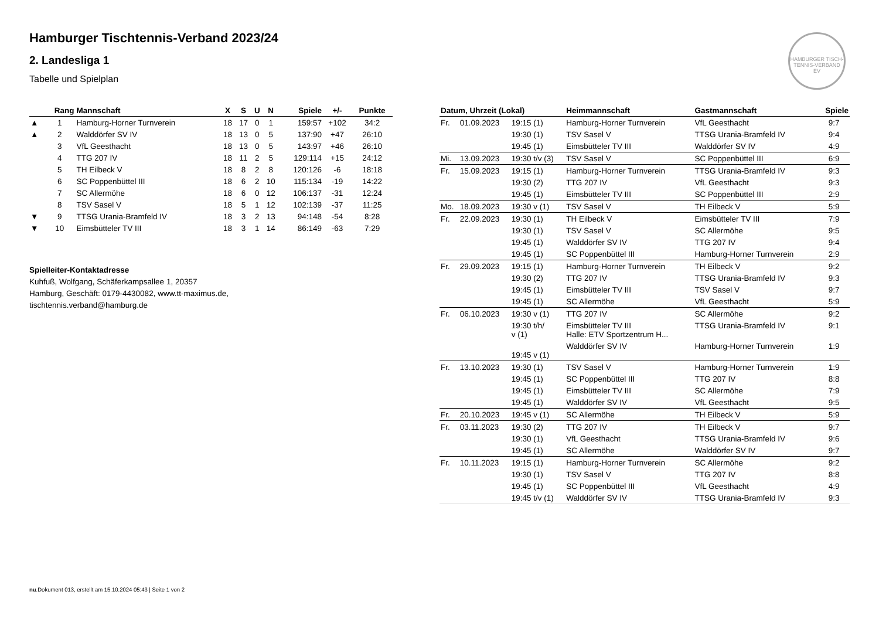HAMBURGER TISCH-TENNIS-VERBAND EV
Hamburger Tischtennis-Verband 2023/24
2. Landesliga 1
Tabelle und Spielplan
| | Rang | Mannschaft | X | S | U | N | Spiele | +/- | Punkte |
| --- | --- | --- | --- | --- | --- | --- | --- | --- | --- |
| ▲ | 1 | Hamburg-Horner Turnverein | 18 | 17 | 0 | 1 | 159:57 | +102 | 34:2 |
| ▲ | 2 | Walddörfer SV IV | 18 | 13 | 0 | 5 | 137:90 | +47 | 26:10 |
| | 3 | VfL Geesthacht | 18 | 13 | 0 | 5 | 143:97 | +46 | 26:10 |
| | 4 | TTG 207 IV | 18 | 11 | 2 | 5 | 129:114 | +15 | 24:12 |
| | 5 | TH Eilbeck V | 18 | 8 | 2 | 8 | 120:126 | -6 | 18:18 |
| | 6 | SC Poppenbüttel III | 18 | 6 | 2 | 10 | 115:134 | -19 | 14:22 |
| | 7 | SC Allermöhe | 18 | 6 | 0 | 12 | 106:137 | -31 | 12:24 |
| | 8 | TSV Sasel V | 18 | 5 | 1 | 12 | 102:139 | -37 | 11:25 |
| ▼ | 9 | TTSG Urania-Bramfeld IV | 18 | 3 | 2 | 13 | 94:148 | -54 | 8:28 |
| ▼ | 10 | Eimsbütteler TV III | 18 | 3 | 1 | 14 | 86:149 | -63 | 7:29 |
Spielleiter-Kontaktadresse
Kuhfuß, Wolfgang, Schäferkampsallee 1, 20357
Hamburg, Geschäft: 0179-4430082, www.tt-maximus.de,
tischtennis.verband@hamburg.de
| Datum, Uhrzeit (Lokal) | | | Heimmannschaft | Gastmannschaft | Spiele |
| --- | --- | --- | --- | --- | --- |
| Fr. | 01.09.2023 | 19:15 (1) | Hamburg-Horner Turnverein | VfL Geesthacht | 9:7 |
| | | 19:30 (1) | TSV Sasel V | TTSG Urania-Bramfeld IV | 9:4 |
| | | 19:45 (1) | Eimsbütteler TV III | Walddörfer SV IV | 4:9 |
| Mi. | 13.09.2023 | 19:30 t/v (3) | TSV Sasel V | SC Poppenbüttel III | 6:9 |
| Fr. | 15.09.2023 | 19:15 (1) | Hamburg-Horner Turnverein | TTSG Urania-Bramfeld IV | 9:3 |
| | | 19:30 (2) | TTG 207 IV | VfL Geesthacht | 9:3 |
| | | 19:45 (1) | Eimsbütteler TV III | SC Poppenbüttel III | 2:9 |
| Mo. | 18.09.2023 | 19:30 v (1) | TSV Sasel V | TH Eilbeck V | 5:9 |
| Fr. | 22.09.2023 | 19:30 (1) | TH Eilbeck V | Eimsbütteler TV III | 7:9 |
| | | 19:30 (1) | TSV Sasel V | SC Allermöhe | 9:5 |
| | | 19:45 (1) | Walddörfer SV IV | TTG 207 IV | 9:4 |
| | | 19:45 (1) | SC Poppenbüttel III | Hamburg-Horner Turnverein | 2:9 |
| Fr. | 29.09.2023 | 19:15 (1) | Hamburg-Horner Turnverein | TH Eilbeck V | 9:2 |
| | | 19:30 (2) | TTG 207 IV | TTSG Urania-Bramfeld IV | 9:3 |
| | | 19:45 (1) | Eimsbütteler TV III | TSV Sasel V | 9:7 |
| | | 19:45 (1) | SC Allermöhe | VfL Geesthacht | 5:9 |
| Fr. | 06.10.2023 | 19:30 v (1) | TTG 207 IV | SC Allermöhe | 9:2 |
| | | 19:30 t/h/ v (1) | Eimsbütteler TV III Halle: ETV Sportzentrum H... | TTSG Urania-Bramfeld IV | 9:1 |
| | | 19:45 v (1) | Walddörfer SV IV | Hamburg-Horner Turnverein | 1:9 |
| Fr. | 13.10.2023 | 19:30 (1) | TSV Sasel V | Hamburg-Horner Turnverein | 1:9 |
| | | 19:45 (1) | SC Poppenbüttel III | TTG 207 IV | 8:8 |
| | | 19:45 (1) | Eimsbütteler TV III | SC Allermöhe | 7:9 |
| | | 19:45 (1) | Walddörfer SV IV | VfL Geesthacht | 9:5 |
| Fr. | 20.10.2023 | 19:45 v (1) | SC Allermöhe | TH Eilbeck V | 5:9 |
| Fr. | 03.11.2023 | 19:30 (2) | TTG 207 IV | TH Eilbeck V | 9:7 |
| | | 19:30 (1) | VfL Geesthacht | TTSG Urania-Bramfeld IV | 9:6 |
| | | 19:45 (1) | SC Allermöhe | Walddörfer SV IV | 9:7 |
| Fr. | 10.11.2023 | 19:15 (1) | Hamburg-Horner Turnverein | SC Allermöhe | 9:2 |
| | | 19:30 (1) | TSV Sasel V | TTG 207 IV | 8:8 |
| | | 19:45 (1) | SC Poppenbüttel III | VfL Geesthacht | 4:9 |
| | | 19:45 t/v (1) | Walddörfer SV IV | TTSG Urania-Bramfeld IV | 9:3 |
nu.Dokument 013, erstellt am 15.10.2024 05:43 | Seite 1 von 2